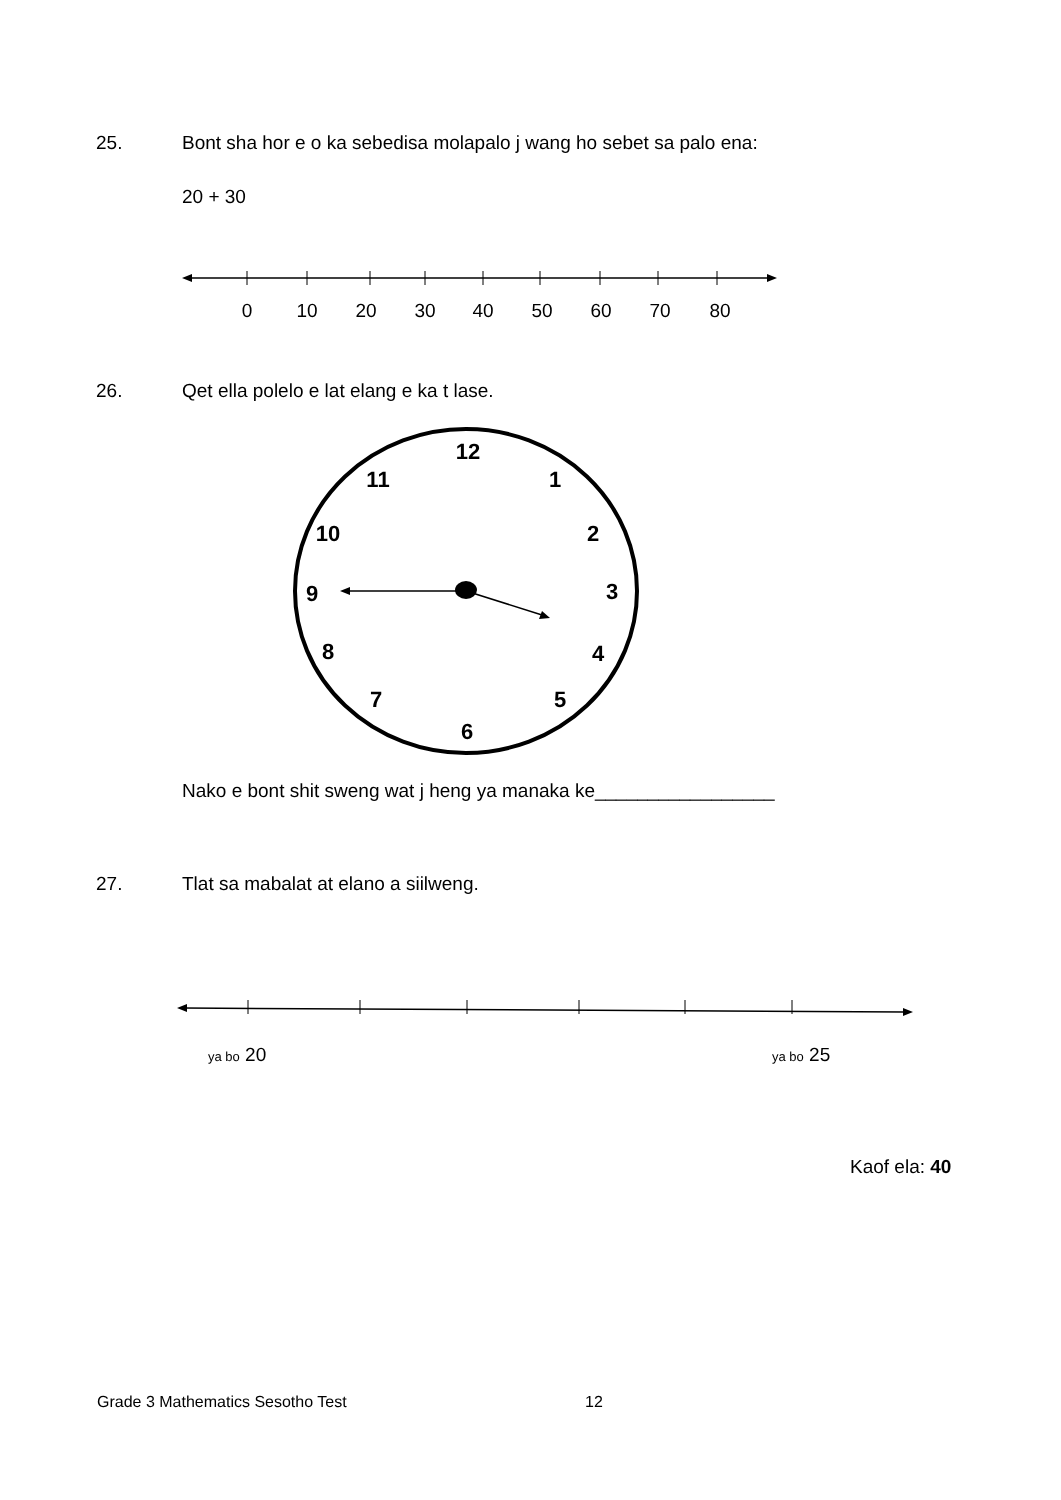25. Bont sha hor e o ka sebedisa molapalo j wang ho sebet sa palo ena:
20 + 30
0
10
20
30
40
50
60
70
80
26. Qet ella polelo e lat elang e ka t lase.
12
1
2
3
4
5
6
7
8
9
10
11
Nako e bont shit sweng wat j heng ya manaka ke_________________
27. Tlat sa mabalat at elano a siilweng.
ya bo 20 ya bo 25
Kaof ela: 40
Grade 3 Mathematics Sesotho Test
12